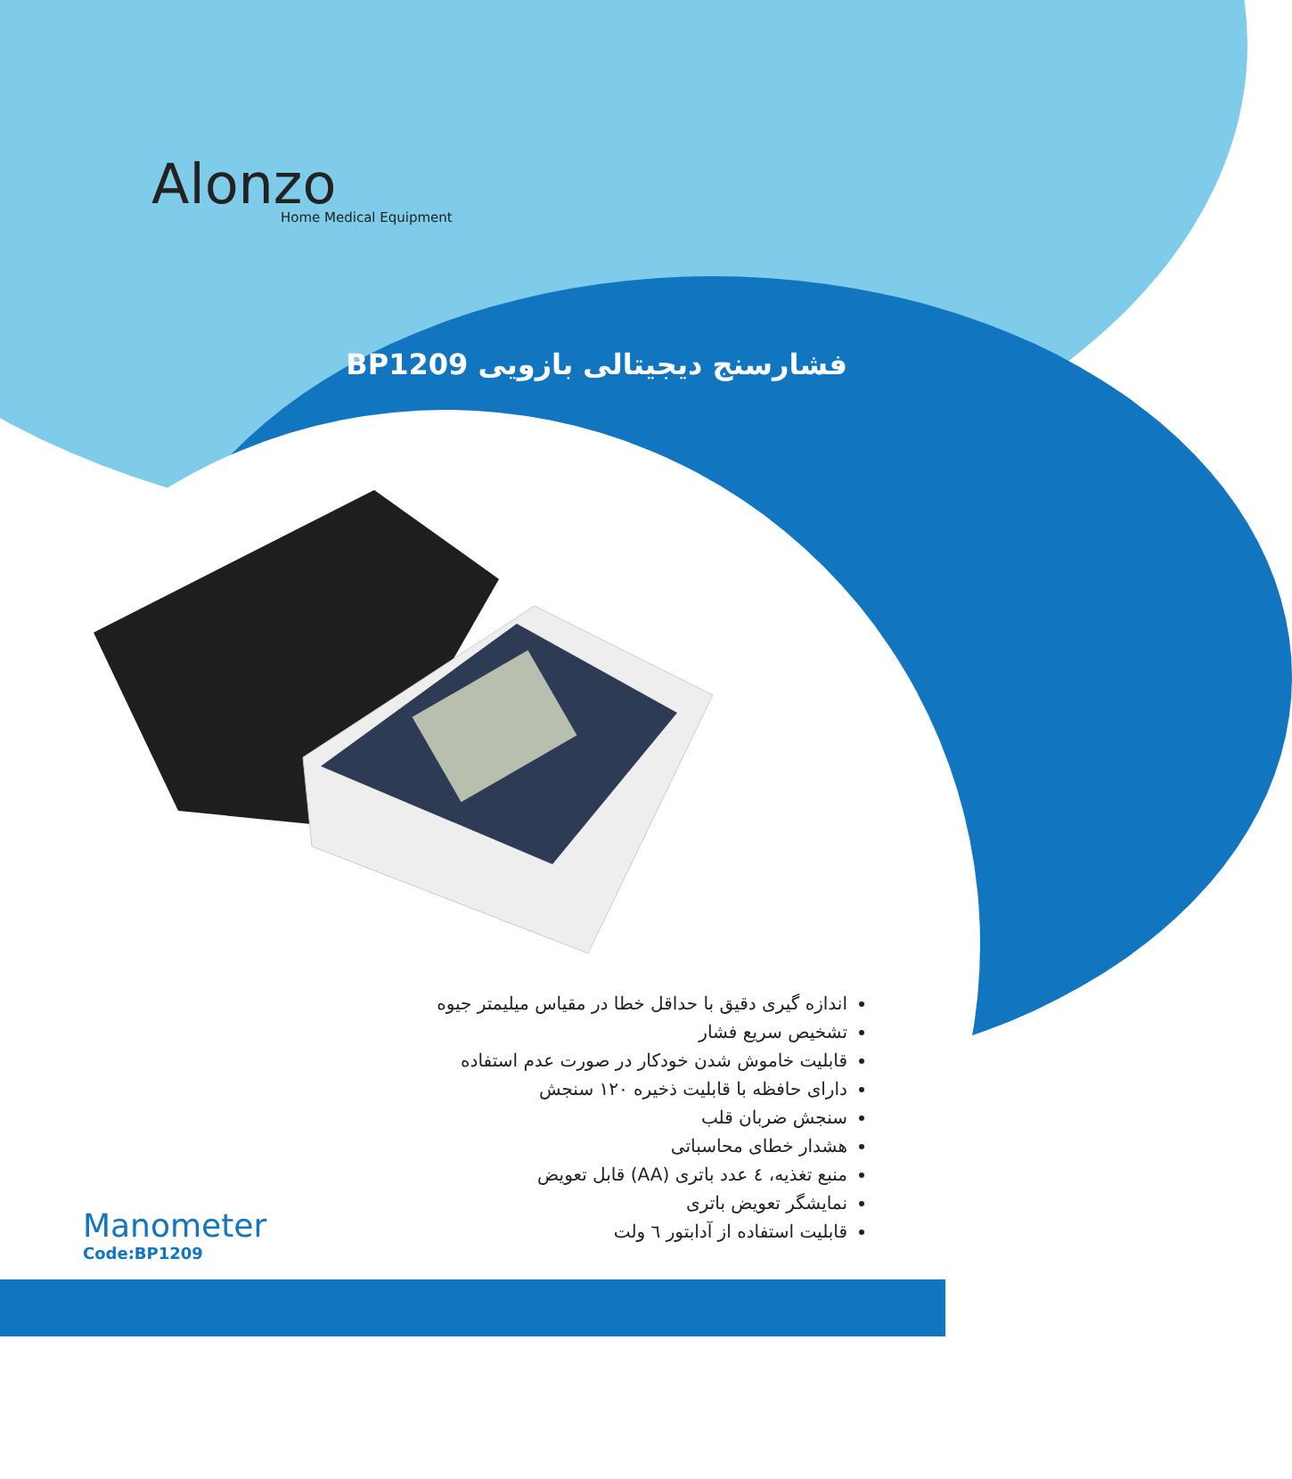Alonzo
Home Medical Equipment
فشارسنج دیجیتالی بازویی BP1209
اندازه گیری دقیق با حداقل خطا در مقیاس میلیمتر جیوه
تشخیص سریع فشار
قابلیت خاموش شدن خودکار در صورت عدم استفاده
دارای حافظه با قابلیت ذخیره ۱۲۰ سنجش
سنجش ضربان قلب
هشدار خطای محاسباتی
منبع تغذیه، ٤ عدد باتری (AA) قابل تعویض
نمایشگر تعویض باتری
قابلیت استفاده از آدابتور ٦ ولت
Manometer
Code:BP1209